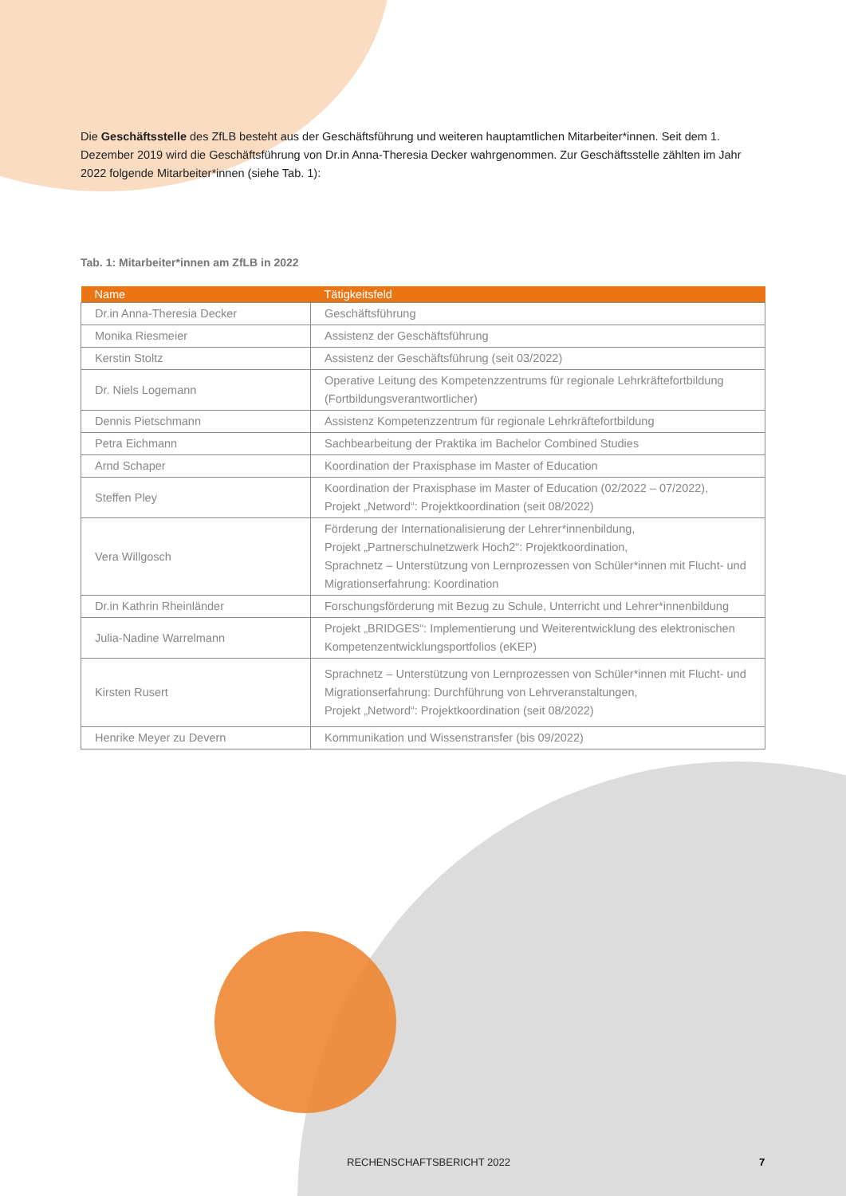Die Geschäftsstelle des ZfLB besteht aus der Geschäftsführung und weiteren hauptamtlichen Mitarbeiter*innen. Seit dem 1. Dezember 2019 wird die Geschäftsführung von Dr.in Anna-Theresia Decker wahrgenommen. Zur Geschäftsstelle zählten im Jahr 2022 folgende Mitarbeiter*innen (siehe Tab. 1):
Tab. 1: Mitarbeiter*innen am ZfLB in 2022
| Name | Tätigkeitsfeld |
| --- | --- |
| Dr.in Anna-Theresia Decker | Geschäftsführung |
| Monika Riesmeier | Assistenz der Geschäftsführung |
| Kerstin Stoltz | Assistenz der Geschäftsführung (seit 03/2022) |
| Dr. Niels Logemann | Operative Leitung des Kompetenzzentrums für regionale Lehrkräftefortbildung (Fortbildungsverantwortlicher) |
| Dennis Pietschmann | Assistenz Kompetenzzentrum für regionale Lehrkräftefortbildung |
| Petra Eichmann | Sachbearbeitung der Praktika im Bachelor Combined Studies |
| Arnd Schaper | Koordination der Praxisphase im Master of Education |
| Steffen Pley | Koordination der Praxisphase im Master of Education (02/2022 – 07/2022), Projekt „Netword“: Projektkoordination (seit 08/2022) |
| Vera Willgosch | Förderung der Internationalisierung der Lehrer*innenbildung, Projekt „Partnerschulnetzwerk Hoch2“: Projektkoordination, Sprachnetz – Unterstützung von Lernprozessen von Schüler*innen mit Flucht- und Migrationserfahrung: Koordination |
| Dr.in Kathrin Rheinländer | Forschungsförderung mit Bezug zu Schule, Unterricht und Lehrer*innenbildung |
| Julia-Nadine Warrelmann | Projekt „BRIDGES“: Implementierung und Weiterentwicklung des elektronischen Kompetenzentwicklungsportfolios (eKEP) |
| Kirsten Rusert | Sprachnetz – Unterstützung von Lernprozessen von Schüler*innen mit Flucht- und Migrationserfahrung: Durchführung von Lehrveranstaltungen, Projekt „Netword“: Projektkoordination (seit 08/2022) |
| Henrike Meyer zu Devern | Kommunikation und Wissenstransfer (bis 09/2022) |
RECHENSCHAFTSBERICHT 2022 7